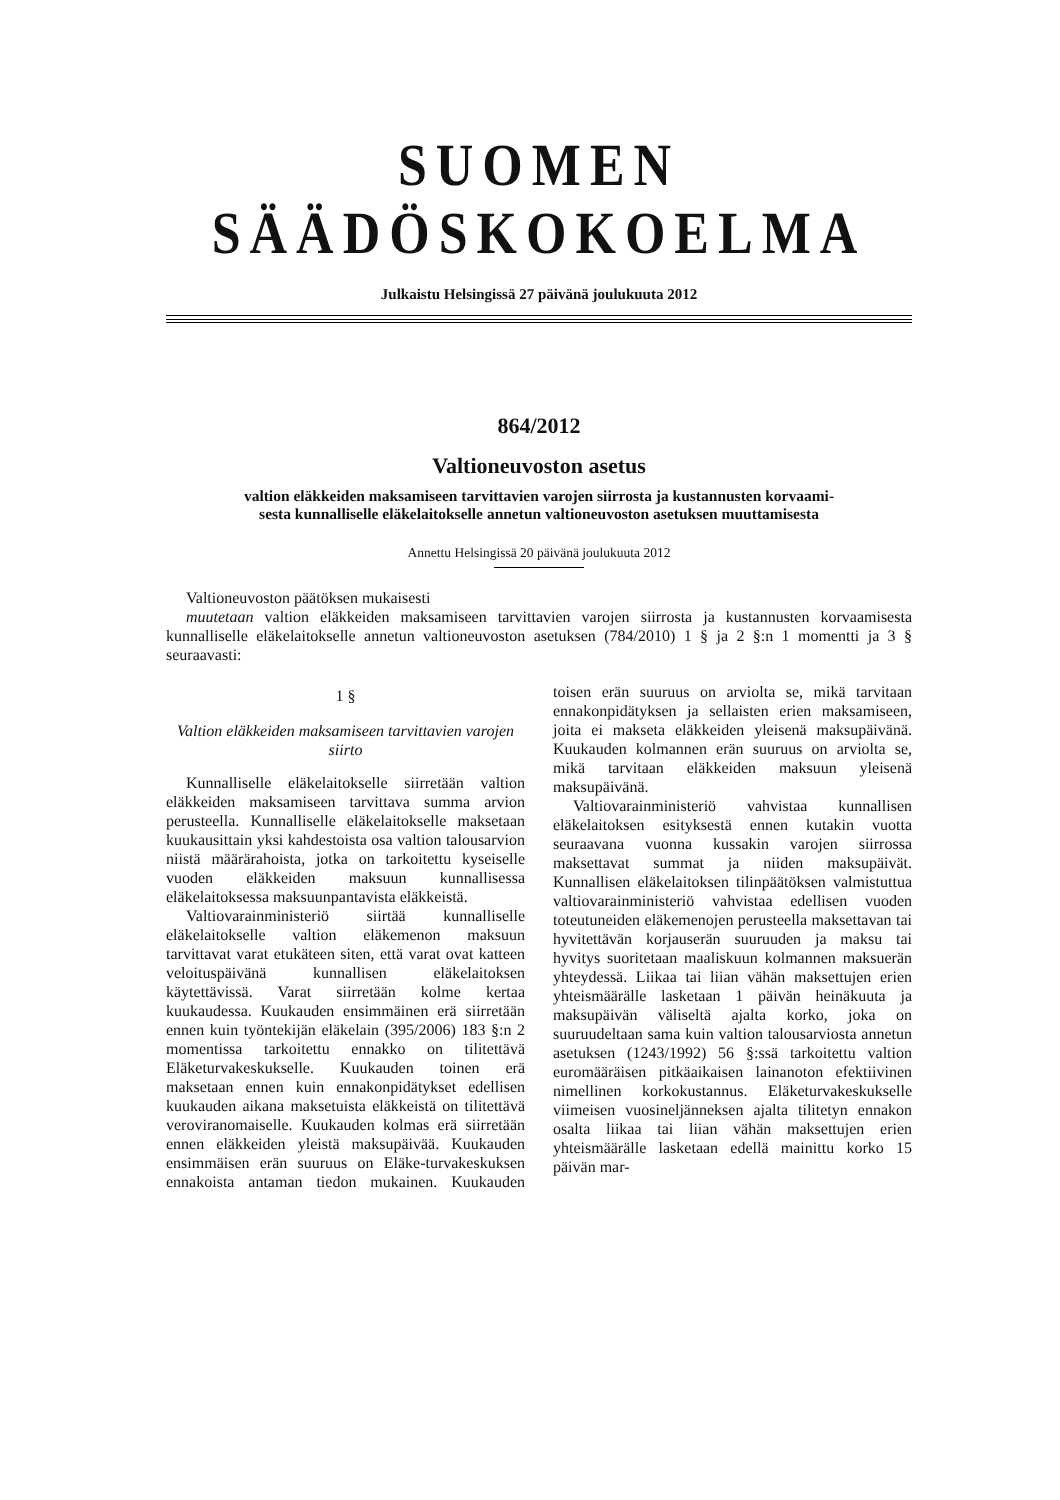SUOMEN SÄÄDÖSKOKOELMA
Julkaistu Helsingissä 27 päivänä joulukuuta 2012
864/2012
Valtioneuvoston asetus
valtion eläkkeiden maksamiseen tarvittavien varojen siirrosta ja kustannusten korvaami-
sesta kunnalliselle eläkelaitokselle annetun valtioneuvoston asetuksen muuttamisesta
Annettu Helsingissä 20 päivänä joulukuuta 2012
Valtioneuvoston päätöksen mukaisesti
muutetaan valtion eläkkeiden maksamiseen tarvittavien varojen siirrosta ja kustannusten korvaamisesta kunnalliselle eläkelaitokselle annetun valtioneuvoston asetuksen (784/2010) 1 § ja 2 §:n 1 momentti ja 3 § seuraavasti:
1 §
Valtion eläkkeiden maksamiseen tarvittavien varojen siirto
Kunnalliselle eläkelaitokselle siirretään valtion eläkkeiden maksamiseen tarvittava summa arvion perusteella. Kunnalliselle eläkelaitokselle maksetaan kuukausittain yksi kahdestoista osa valtion talousarvion niistä määrärahoista, jotka on tarkoitettu kyseiselle vuoden eläkkeiden maksuun kunnallisessa eläkelaitoksessa maksuunpantavista eläkkeistä.
Valtiovarainministeriö siirtää kunnalliselle eläkelaitokselle valtion eläkemenon maksuun tarvittavat varat etukäteen siten, että varat ovat katteen veloituspäivänä kunnallisen eläkelaitoksen käytettävissä. Varat siirretään kolme kertaa kuukaudessa. Kuukauden ensimmäinen erä siirretään ennen kuin työntekijän eläkelain (395/2006) 183 §:n 2 momentissa tarkoitettu ennakko on tilitettävä Eläketurvakeskukselle. Kuukauden toinen erä maksetaan ennen kuin ennakonpidätykset edellisen kuukauden aikana maksetuista eläkkeistä on tilitettävä veroviranomaiselle. Kuukauden kolmas erä siirretään ennen eläkkeiden yleistä maksupäivää. Kuukauden ensimmäisen erän suuruus on Eläke-turvakeskuksen ennakoista antaman tiedon mukainen. Kuukauden toisen erän suuruus on arviolta se, mikä tarvitaan ennakonpidätyksen ja sellaisten erien maksamiseen, joita ei makseta eläkkeiden yleisenä maksupäivänä. Kuukauden kolmannen erän suuruus on arviolta se, mikä tarvitaan eläkkeiden maksuun yleisenä maksupäivänä.
Valtiovarainministeriö vahvistaa kunnallisen eläkelaitoksen esityksestä ennen kutakin vuotta seuraavana vuonna kussakin varojen siirrossa maksettavat summat ja niiden maksupäivät. Kunnallisen eläkelaitoksen tilinpäätöksen valmistuttua valtiovarainministeriö vahvistaa edellisen vuoden toteutuneiden eläkemenojen perusteella maksettavan tai hyvitettävän korjauserän suuruuden ja maksu tai hyvitys suoritetaan maaliskuun kolmannen maksuerän yhteydessä. Liikaa tai liian vähän maksettujen erien yhteismäärälle lasketaan 1 päivän heinäkuuta ja maksupäivän väliseltä ajalta korko, joka on suuruudeltaan sama kuin valtion talousarviosta annetun asetuksen (1243/1992) 56 §:ssä tarkoitettu valtion euromääräisen pitkäaikaisen lainanoton efektiivinen nimellinen korkokustannus. Eläketurvakeskukselle viimeisen vuosineljänneksen ajalta tilitetyn ennakon osalta liikaa tai liian vähän maksettujen erien yhteismäärälle lasketaan edellä mainittu korko 15 päivän mar-